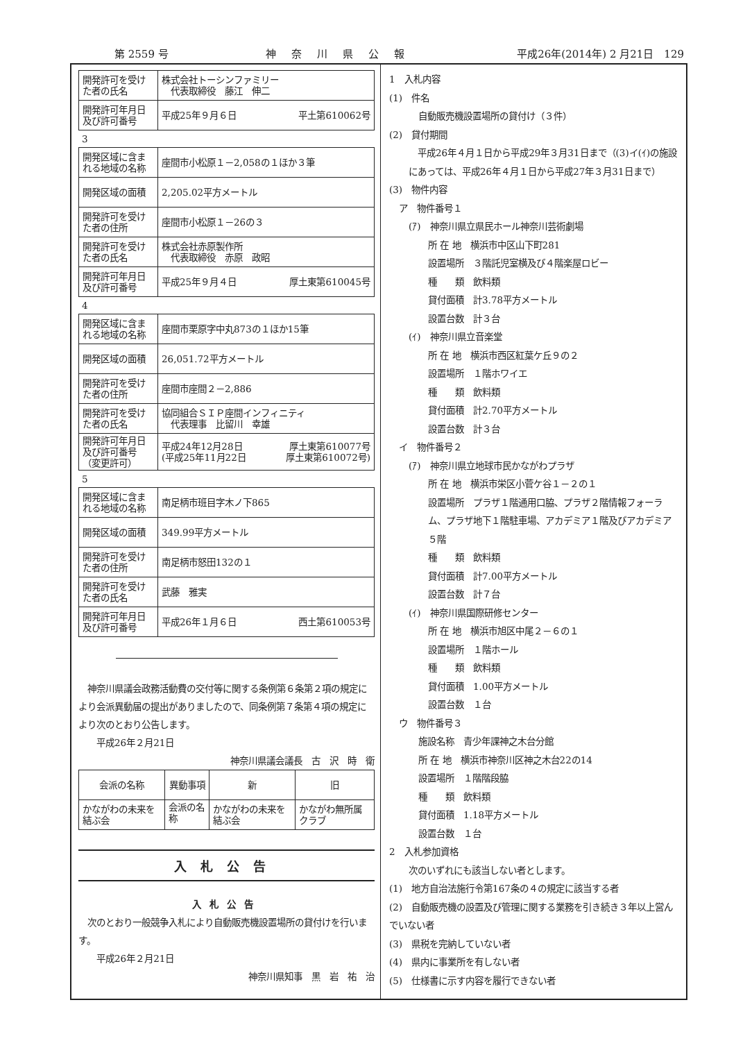第 2559 号 神奈川県公報 平成26年(2014年) 2 月21日　129
| 開発許可を受けた者の氏名 | 株式会社トーシンファミリー 代表取締役 藤江 伸二 |
| 開発許可年月日及び許可番号 | 平成25年９月６日 平土第610062号 |
3
| 開発区域に含まれる地域の名称 | 座間市小松原１－2,058の１ほか３筆 |
| 開発区域の面積 | 2,205.02平方メートル |
| 開発許可を受けた者の住所 | 座間市小松原１－26の３ |
| 開発許可を受けた者の氏名 | 株式会社赤原製作所 代表取締役 赤原 政昭 |
| 開発許可年月日及び許可番号 | 平成25年９月４日 厚土東第610045号 |
4
| 開発区域に含まれる地域の名称 | 座間市栗原字中丸873の１ほか15筆 |
| 開発区域の面積 | 26,051.72平方メートル |
| 開発許可を受けた者の住所 | 座間市座間２－2,886 |
| 開発許可を受けた者の氏名 | 協同組合ＳＩＰ座間インフィニティ 代表理事 比留川 幸雄 |
| 開発許可年月日及び許可番号 （変更許可） | 平成24年12月28日 厚土東第610077号 (平成25年11月22日 厚土東第610072号) |
5
| 開発区域に含まれる地域の名称 | 南足柄市班目字木ノ下865 |
| 開発区域の面積 | 349.99平方メートル |
| 開発許可を受けた者の住所 | 南足柄市怒田132の１ |
| 開発許可を受けた者の氏名 | 武藤 雅実 |
| 開発許可年月日及び許可番号 | 平成26年１月６日 西土第610053号 |
　神奈川県議会政務活動費の交付等に関する条例第６条第２項の規定により会派異動届の提出がありましたので、同条例第７条第４項の規定により次のとおり公告します。
　　平成26年２月21日
神奈川県議会議長　古　沢　時　衛　
| 会派の名称 | 異動事項 | 新 | 旧 |
| --- | --- | --- | --- |
| かながわの未来を結ぶ会 | 会派の名称 | かながわの未来を結ぶ会 | かながわ無所属クラブ |
入札公告
入札公告
　次のとおり一般競争入札により自動販売機設置場所の貸付けを行います。
　　平成26年２月21日
神奈川県知事　黒　岩　祐　治　
1　入札内容
(1)　件名
自動販売機設置場所の貸付け（３件）
(2)　貸付期間
　平成26年４月１日から平成29年３月31日まで（(3)イ(ｲ)の施設にあっては、平成26年４月１日から平成27年３月31日まで）
(3)　物件内容
ア　物件番号１
(ｱ)　神奈川県立県民ホール神奈川芸術劇場
所 在 地　横浜市中区山下町281
設置場所　３階託児室横及び４階楽屋ロビー
種　　類　飲料類
貸付面積　計3.78平方メートル
設置台数　計３台
(ｲ)　神奈川県立音楽堂
所 在 地　横浜市西区紅葉ケ丘９の２
設置場所　１階ホワイエ
種　　類　飲料類
貸付面積　計2.70平方メートル
設置台数　計３台
イ　物件番号２
(ｱ)　神奈川県立地球市民かながわプラザ
所 在 地　横浜市栄区小菅ケ谷１－２の１
設置場所　プラザ１階通用口脇、プラザ２階情報フォーラム、プラザ地下１階駐車場、アカデミア１階及びアカデミア５階
種　　類　飲料類
貸付面積　計7.00平方メートル
設置台数　計７台
(ｲ)　神奈川県国際研修センター
所 在 地　横浜市旭区中尾２－６の１
設置場所　１階ホール
種　　類　飲料類
貸付面積　1.00平方メートル
設置台数　１台
ウ　物件番号３
施設名称　青少年課神之木台分館
所 在 地　横浜市神奈川区神之木台22の14
設置場所　１階階段脇
種　　類　飲料類
貸付面積　1.18平方メートル
設置台数　１台
2　入札参加資格
次のいずれにも該当しない者とします。
(1)　地方自治法施行令第167条の４の規定に該当する者
(2)　自動販売機の設置及び管理に関する業務を引き続き３年以上営んでいない者
(3)　県税を完納していない者
(4)　県内に事業所を有しない者
(5)　仕様書に示す内容を履行できない者